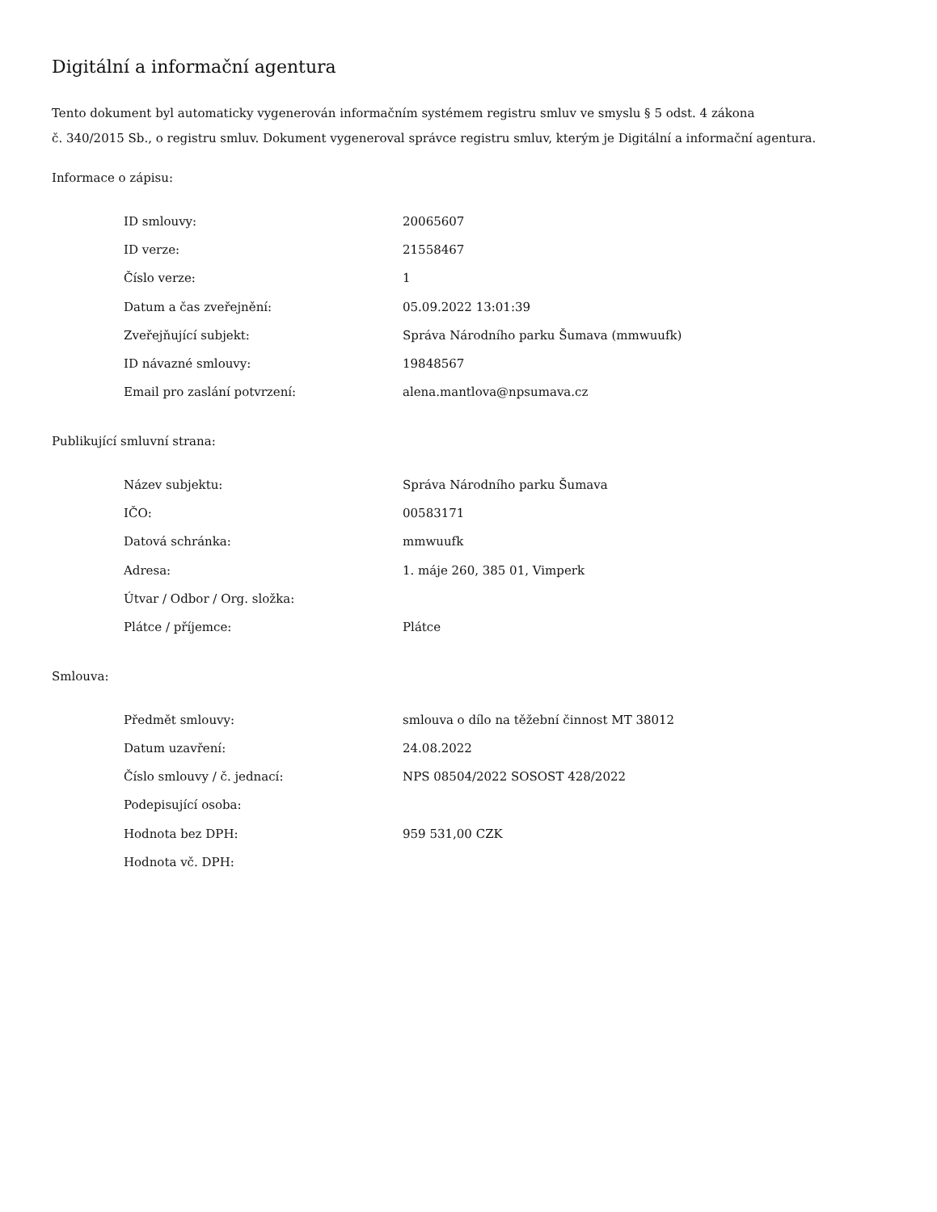Digitální a informační agentura
Tento dokument byl automaticky vygenerován informačním systémem registru smluv ve smyslu § 5 odst. 4 zákona
č. 340/2015 Sb., o registru smluv. Dokument vygeneroval správce registru smluv, kterým je Digitální a informační agentura.
Informace o zápisu:
| ID smlouvy: | 20065607 |
| ID verze: | 21558467 |
| Číslo verze: | 1 |
| Datum a čas zveřejnění: | 05.09.2022 13:01:39 |
| Zveřejňující subjekt: | Správa Národního parku Šumava (mmwuufk) |
| ID návazné smlouvy: | 19848567 |
| Email pro zaslání potvrzení: | alena.mantlova@npsumava.cz |
Publikující smluvní strana:
| Název subjektu: | Správa Národního parku Šumava |
| IČO: | 00583171 |
| Datová schránka: | mmwuufk |
| Adresa: | 1. máje 260, 385 01, Vimperk |
| Útvar / Odbor / Org. složka: | |
| Plátce / příjemce: | Plátce |
Smlouva:
| Předmět smlouvy: | smlouva o dílo na těžební činnost MT 38012 |
| Datum uzavření: | 24.08.2022 |
| Číslo smlouvy / č. jednací: | NPS 08504/2022 SOSOST 428/2022 |
| Podepisující osoba: | |
| Hodnota bez DPH: | 959 531,00 CZK |
| Hodnota vč. DPH: | |